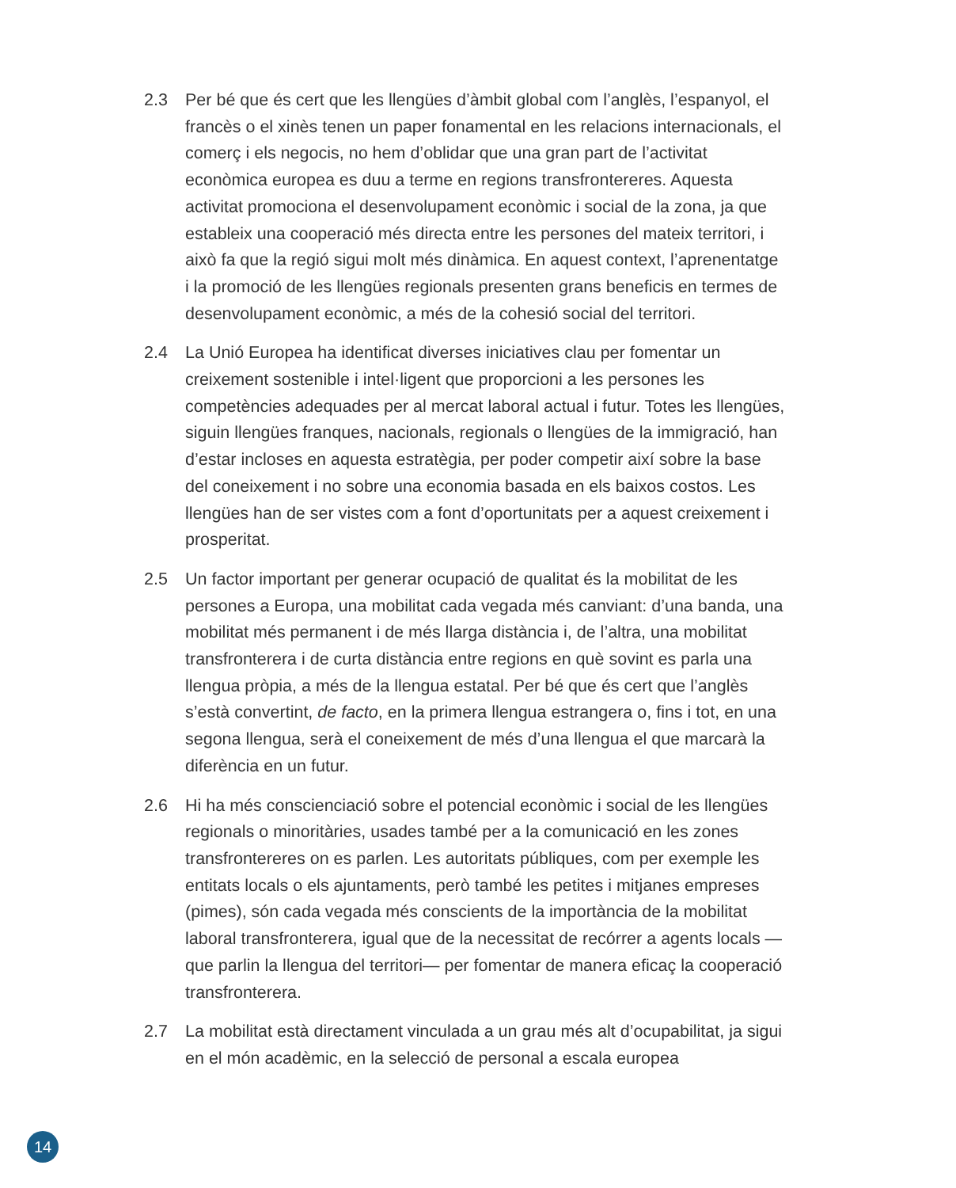2.3 Per bé que és cert que les llengües d’àmbit global com l’anglès, l’espanyol, el francès o el xinès tenen un paper fonamental en les relacions internacionals, el comerç i els negocis, no hem d’oblidar que una gran part de l’activitat econòmica europea es duu a terme en regions transfrontereres. Aquesta activitat promociona el desenvolupament econòmic i social de la zona, ja que estableix una cooperació més directa entre les persones del mateix territori, i això fa que la regió sigui molt més dinàmica. En aquest context, l’aprenentatge i la promoció de les llengües regionals presenten grans beneficis en termes de desenvolupament econòmic, a més de la cohesió social del territori.
2.4 La Unió Europea ha identificat diverses iniciatives clau per fomentar un creixement sostenible i intel·ligent que proporcioni a les persones les competències adequades per al mercat laboral actual i futur. Totes les llengües, siguin llengües franques, nacionals, regionals o llengües de la immigració, han d’estar incloses en aquesta estratègia, per poder competir així sobre la base del coneixement i no sobre una economia basada en els baixos costos. Les llengües han de ser vistes com a font d’oportunitats per a aquest creixement i prosperitat.
2.5 Un factor important per generar ocupació de qualitat és la mobilitat de les persones a Europa, una mobilitat cada vegada més canviant: d’una banda, una mobilitat més permanent i de més llarga distància i, de l’altra, una mobilitat transfronterera i de curta distància entre regions en què sovint es parla una llengua pròpia, a més de la llengua estatal. Per bé que és cert que l’anglès s’està convertint, de facto, en la primera llengua estrangera o, fins i tot, en una segona llengua, serà el coneixement de més d’una llengua el que marcarà la diferència en un futur.
2.6 Hi ha més conscienciació sobre el potencial econòmic i social de les llengües regionals o minoritàries, usades també per a la comunicació en les zones transfrontereres on es parlen. Les autoritats públiques, com per exemple les entitats locals o els ajuntaments, però també les petites i mitjanes empreses (pimes), són cada vegada més conscients de la importància de la mobilitat laboral transfronterera, igual que de la necessitat de recórrer a agents locals —que parlin la llengua del territori— per fomentar de manera eficaç la cooperació transfronterera.
2.7 La mobilitat està directament vinculada a un grau més alt d’ocupabilitat, ja sigui en el món acadèmic, en la selecció de personal a escala europea
14